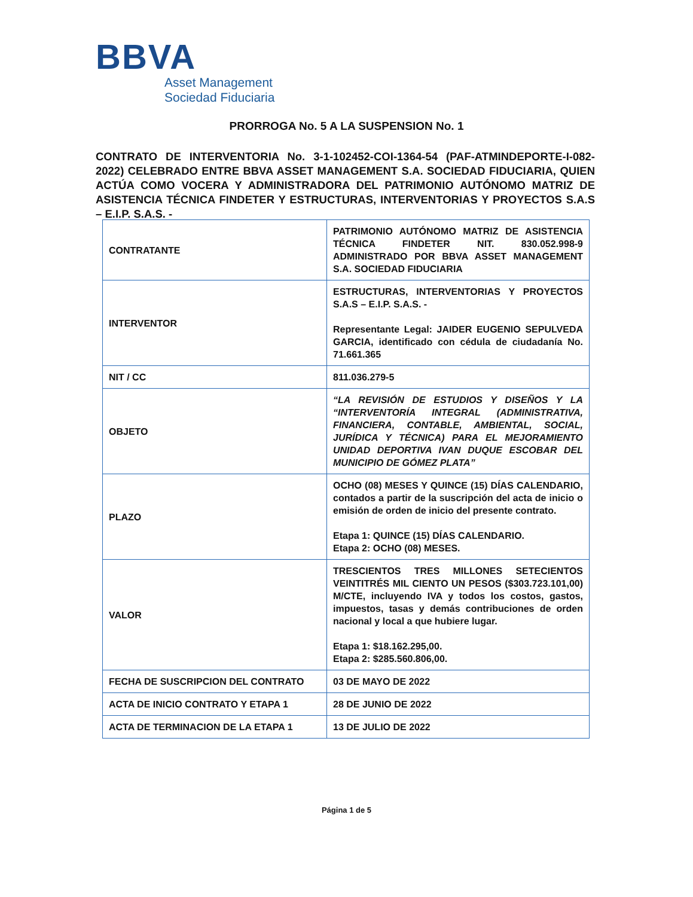BBVA
Asset Management
Sociedad Fiduciaria
PRORROGA No. 5 A LA SUSPENSION No. 1
CONTRATO DE INTERVENTORIA No. 3-1-102452-COI-1364-54 (PAF-ATMINDEPORTE-I-082-2022) CELEBRADO ENTRE BBVA ASSET MANAGEMENT S.A. SOCIEDAD FIDUCIARIA, QUIEN ACTÚA COMO VOCERA Y ADMINISTRADORA DEL PATRIMONIO AUTÓNOMO MATRIZ DE ASISTENCIA TÉCNICA FINDETER Y ESTRUCTURAS, INTERVENTORIAS Y PROYECTOS S.A.S – E.I.P. S.A.S. -
| CONTRATANTE | PATRIMONIO AUTÓNOMO MATRIZ DE ASISTENCIA TÉCNICA FINDETER NIT. 830.052.998-9 ADMINISTRADO POR BBVA ASSET MANAGEMENT S.A. SOCIEDAD FIDUCIARIA |
| INTERVENTOR | ESTRUCTURAS, INTERVENTORIAS Y PROYECTOS S.A.S – E.I.P. S.A.S. - Representante Legal: JAIDER EUGENIO SEPULVEDA GARCIA, identificado con cédula de ciudadanía No. 71.661.365 |
| NIT / CC | 811.036.279-5 |
| OBJETO | “LA REVISIÓN DE ESTUDIOS Y DISEÑOS Y LA “INTERVENTORÍA INTEGRAL (ADMINISTRATIVA, FINANCIERA, CONTABLE, AMBIENTAL, SOCIAL, JURÍDICA Y TÉCNICA) PARA EL MEJORAMIENTO UNIDAD DEPORTIVA IVAN DUQUE ESCOBAR DEL MUNICIPIO DE GÓMEZ PLATA” |
| PLAZO | OCHO (08) MESES Y QUINCE (15) DÍAS CALENDARIO, contados a partir de la suscripción del acta de inicio o emisión de orden de inicio del presente contrato. Etapa 1: QUINCE (15) DÍAS CALENDARIO. Etapa 2: OCHO (08) MESES. |
| VALOR | TRESCIENTOS TRES MILLONES SETECIENTOS VEINTITRÉS MIL CIENTO UN PESOS ($303.723.101,00) M/CTE, incluyendo IVA y todos los costos, gastos, impuestos, tasas y demás contribuciones de orden nacional y local a que hubiere lugar. Etapa 1: $18.162.295,00. Etapa 2: $285.560.806,00. |
| FECHA DE SUSCRIPCION DEL CONTRATO | 03 DE MAYO DE 2022 |
| ACTA DE INICIO CONTRATO Y ETAPA 1 | 28 DE JUNIO DE 2022 |
| ACTA DE TERMINACION DE LA ETAPA 1 | 13 DE JULIO DE 2022 |
Página 1 de 5